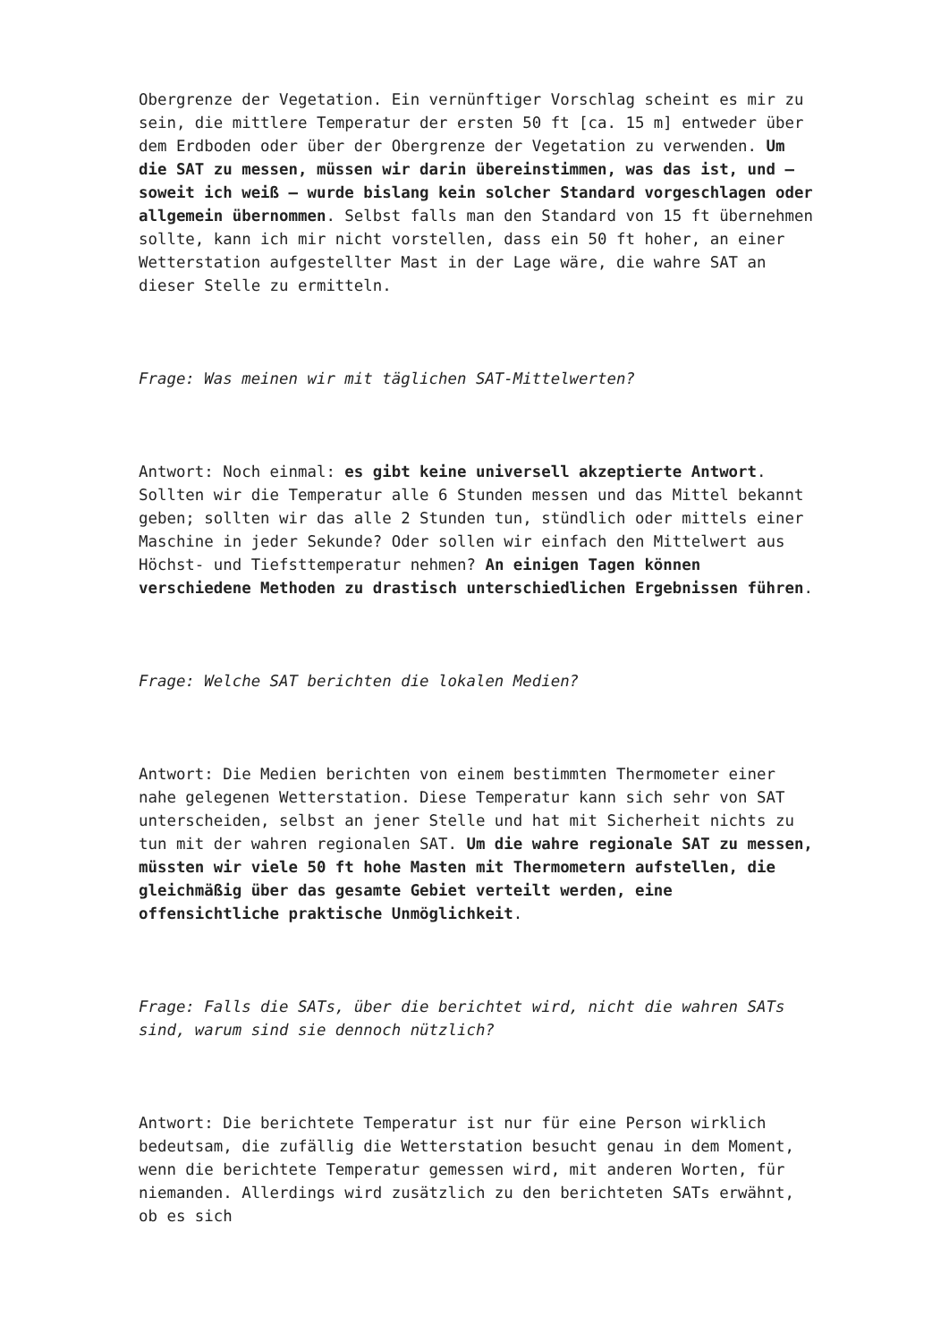Obergrenze der Vegetation. Ein vernünftiger Vorschlag scheint es mir zu sein, die mittlere Temperatur der ersten 50 ft [ca. 15 m] entweder über dem Erdboden oder über der Obergrenze der Vegetation zu verwenden. Um die SAT zu messen, müssen wir darin übereinstimmen, was das ist, und – soweit ich weiß – wurde bislang kein solcher Standard vorgeschlagen oder allgemein übernommen. Selbst falls man den Standard von 15 ft übernehmen sollte, kann ich mir nicht vorstellen, dass ein 50 ft hoher, an einer Wetterstation aufgestellter Mast in der Lage wäre, die wahre SAT an dieser Stelle zu ermitteln.
Frage: Was meinen wir mit täglichen SAT-Mittelwerten?
Antwort: Noch einmal: es gibt keine universell akzeptierte Antwort. Sollten wir die Temperatur alle 6 Stunden messen und das Mittel bekannt geben; sollten wir das alle 2 Stunden tun, stündlich oder mittels einer Maschine in jeder Sekunde? Oder sollen wir einfach den Mittelwert aus Höchst- und Tiefsttemperatur nehmen? An einigen Tagen können verschiedene Methoden zu drastisch unterschiedlichen Ergebnissen führen.
Frage: Welche SAT berichten die lokalen Medien?
Antwort: Die Medien berichten von einem bestimmten Thermometer einer nahe gelegenen Wetterstation. Diese Temperatur kann sich sehr von SAT unterscheiden, selbst an jener Stelle und hat mit Sicherheit nichts zu tun mit der wahren regionalen SAT. Um die wahre regionale SAT zu messen, müssten wir viele 50 ft hohe Masten mit Thermometern aufstellen, die gleichmäßig über das gesamte Gebiet verteilt werden, eine offensichtliche praktische Unmöglichkeit.
Frage: Falls die SATs, über die berichtet wird, nicht die wahren SATs sind, warum sind sie dennoch nützlich?
Antwort: Die berichtete Temperatur ist nur für eine Person wirklich bedeutsam, die zufällig die Wetterstation besucht genau in dem Moment, wenn die berichtete Temperatur gemessen wird, mit anderen Worten, für niemanden. Allerdings wird zusätzlich zu den berichteten SATs erwähnt, ob es sich